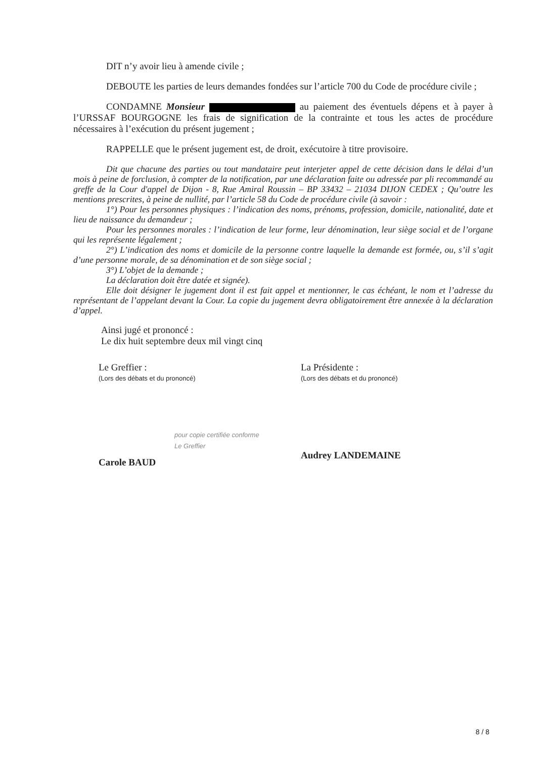DIT n’y avoir lieu à amende civile ;
DEBOUTE les parties de leurs demandes fondées sur l’article 700 du Code de procédure civile ;
CONDAMNE Monsieur au paiement des éventuels dépens et à payer à l’URSSAF BOURGOGNE les frais de signification de la contrainte et tous les actes de procédure nécessaires à l’exécution du présent jugement ;
RAPPELLE que le présent jugement est, de droit, exécutoire à titre provisoire.
Dit que chacune des parties ou tout mandataire peut interjeter appel de cette décision dans le délai d’un mois à peine de forclusion, à compter de la notification, par une déclaration faite ou adressée par pli recommandé au greffe de la Cour d'appel de Dijon - 8, Rue Amiral Roussin – BP 33432 – 21034 DIJON CEDEX ; Qu’outre les mentions prescrites, à peine de nullité, par l’article 58 du Code de procédure civile (à savoir :
1°) Pour les personnes physiques : l’indication des noms, prénoms, profession, domicile, nationalité, date et lieu de naissance du demandeur ;
Pour les personnes morales : l’indication de leur forme, leur dénomination, leur siège social et de l’organe qui les représente légalement ;
2°) L’indication des noms et domicile de la personne contre laquelle la demande est formée, ou, s’il s’agit d’une personne morale, de sa dénomination et de son siège social ;
3°) L’objet de la demande ;
La déclaration doit être datée et signée).
Elle doit désigner le jugement dont il est fait appel et mentionner, le cas échéant, le nom et l’adresse du représentant de l’appelant devant la Cour. La copie du jugement devra obligatoirement être annexée à la déclaration d’appel.
Ainsi jugé et prononcé :
Le dix huit septembre deux mil vingt cinq
Le Greffier :
(Lors des débats et du prononcé)
pour copie certifiée conforme
Le Greffier
Carole BAUD
La Présidente :
(Lors des débats et du prononcé)
Audrey LANDEMAINE
8 / 8